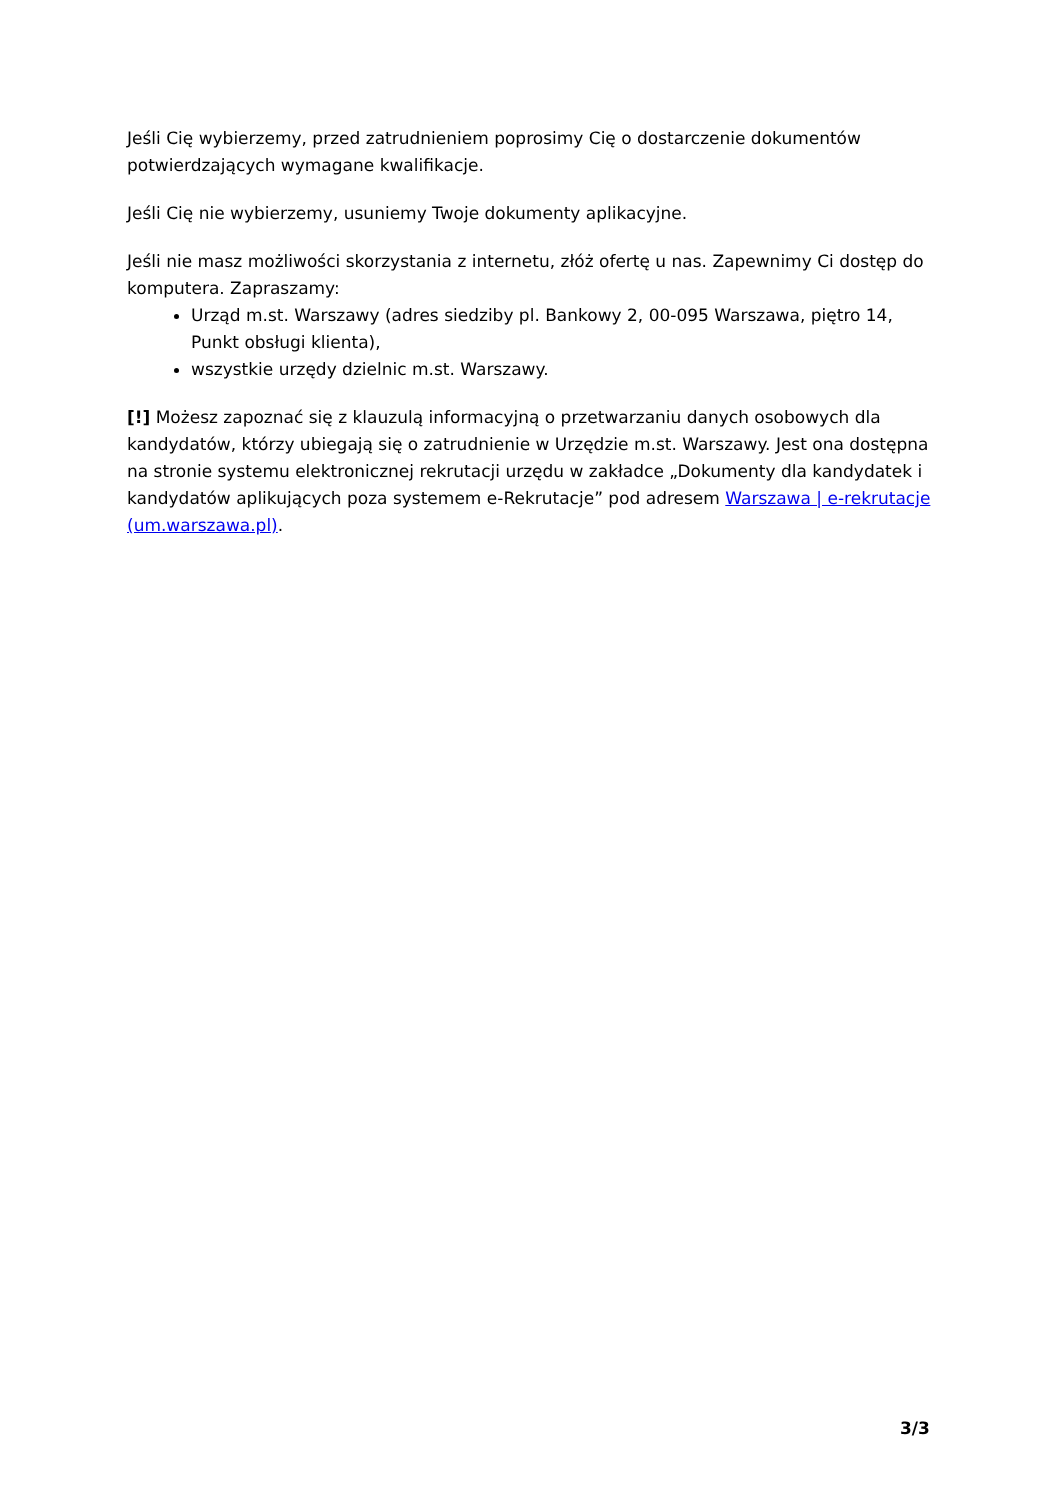Jeśli Cię wybierzemy, przed zatrudnieniem poprosimy Cię o dostarczenie dokumentów potwierdzających wymagane kwalifikacje.
Jeśli Cię nie wybierzemy, usuniemy Twoje dokumenty aplikacyjne.
Jeśli nie masz możliwości skorzystania z internetu, złóż ofertę u nas. Zapewnimy Ci dostęp do komputera. Zapraszamy:
Urząd m.st. Warszawy (adres siedziby pl. Bankowy 2, 00-095 Warszawa, piętro 14, Punkt obsługi klienta),
wszystkie urzędy dzielnic m.st. Warszawy.
[!] Możesz zapoznać się z klauzulą informacyjną o przetwarzaniu danych osobowych dla kandydatów, którzy ubiegają się o zatrudnienie w Urzędzie m.st. Warszawy. Jest ona dostępna na stronie systemu elektronicznej rekrutacji urzędu w zakładce „Dokumenty dla kandydatek i kandydatów aplikujących poza systemem e-Rekrutacje” pod adresem Warszawa | e-rekrutacje (um.warszawa.pl).
3/3